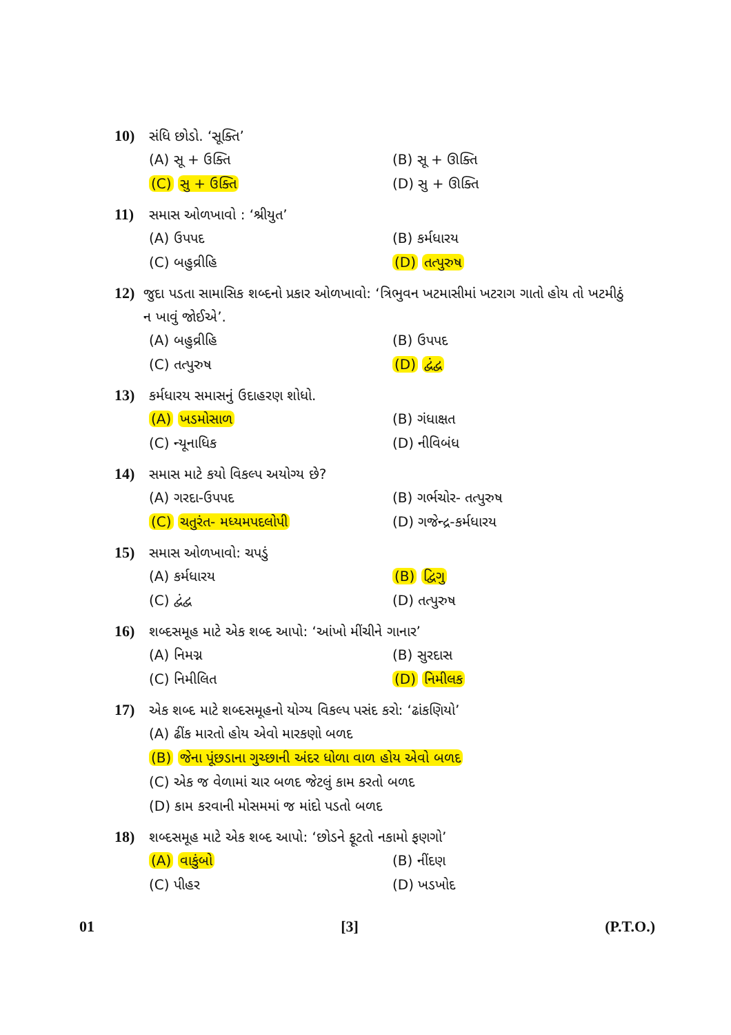10) સંધિ છોડો. ‘સૂક્તિ’
(A) સૂ + ઉક્તિ (B) સૂ + ઊક્તિ (C) સુ + ઉક્તિ (D) સુ + ઊક્તિ
11) સમાસ ઓળખાવો : ‘શ્રીયુત’
(A) ઉપપદ (B) કર્મધારય (C) બહુવ્રીહિ (D) તત્પુરુષ
12) જુદા પડતા સામાસિક શબ્દનો પ્રકાર ઓળખાવો: ‘ત્રિભુવન ખટમાસીમાં ખટરાગ ગાતો હોય તો ખટમીઠું ન ખાવું જોઈએ’.
(A) બહુવ્રીહિ (B) ઉપપદ (C) તત્પુરુષ (D) દ્વંદ્વ
13) કર્મધારય સમાસનું ઉદાહરણ શોધો.
(A) ખડમોસાળ (B) ગંધાક્ષત (C) ન્યૂનાધિક (D) નીવિબંધ
14) સમાસ માટે કયો વિકલ્પ અયોગ્ય છે?
(A) ગરદા-ઉપપદ (B) ગર્ભચોર- તત્પુરુષ (C) ચતુરંત- મધ્યમપદલોપી (D) ગજેન્દ્ર-કર્મધારય
15) સમાસ ઓળખાવો: ચપડું
(A) કર્મધારય (B) દ્વિગુ (C) દ્વંદ્વ (D) તત્પુરુષ
16) શબ્દસમૂહ માટે એક શબ્દ આપો: ‘આંખો મીંચીને ગાનાર’
(A) નિમગ્ન (B) સુરદાસ (C) નિમીલિત (D) નિમીલક
17) એક શબ્દ માટે શબ્દસમૂહનો યોગ્ય વિકલ્પ પસંદ કરો: ‘ઢાંકણિયો’
(A) ઢીંક મારતો હોય એવો મારકણો બળદ (B) જેના પૂંછડાના ગુચ્છાની અંદર ધોળા વાળ હોય એવો બળદ (C) એક જ વેળામાં ચાર બળદ જેટલું કામ કરતો બળદ (D) કામ કરવાની મોસમમાં જ માંદો પડતો બળદ
18) શબ્દસમૂહ માટે એક શબ્દ આપો: ‘છોડને ફૂટતો નકામો ફણગો’
(A) વાકુંબો (B) નીંદણ (C) પીહર (D) ખડખોદ
01 [3] (P.T.O.)